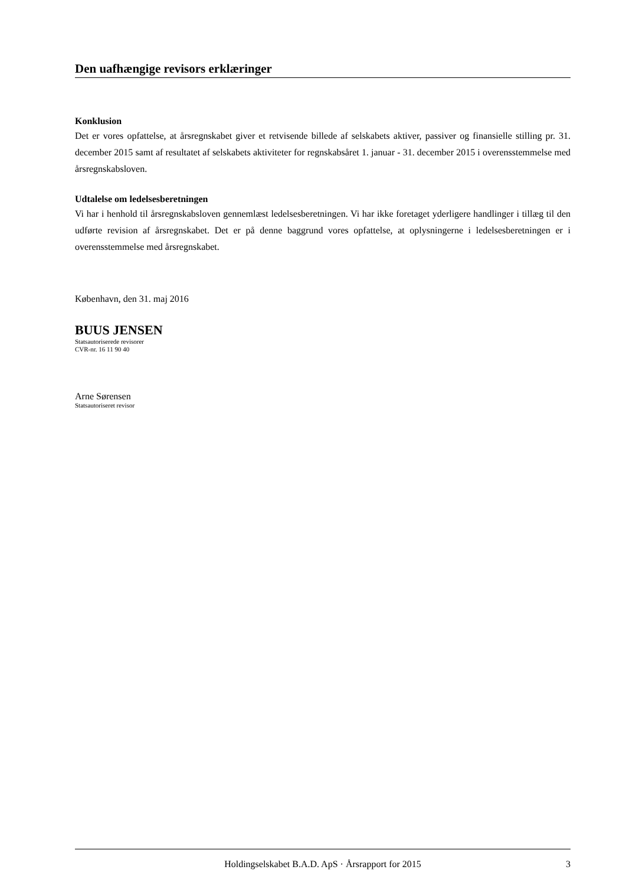Den uafhængige revisors erklæringer
Konklusion
Det er vores opfattelse, at årsregnskabet giver et retvisende billede af selskabets aktiver, passiver og finansielle stilling pr. 31. december 2015 samt af resultatet af selskabets aktiviteter for regnskabsåret 1. januar - 31. december 2015 i overensstemmelse med årsregnskabsloven.
Udtalelse om ledelsesberetningen
Vi har i henhold til årsregnskabsloven gennemlæst ledelsesberetningen. Vi har ikke foretaget yderligere handlinger i tillæg til den udførte revision af årsregnskabet. Det er på denne baggrund vores opfattelse, at oplysningerne i ledelsesberetningen er i overensstemmelse med årsregnskabet.
København, den 31. maj 2016
BUUS JENSEN
Statsautoriserede revisorer
CVR-nr. 16 11 90 40
Arne Sørensen
Statsautoriseret revisor
Holdingselskabet B.A.D. ApS · Årsrapport for 2015 3